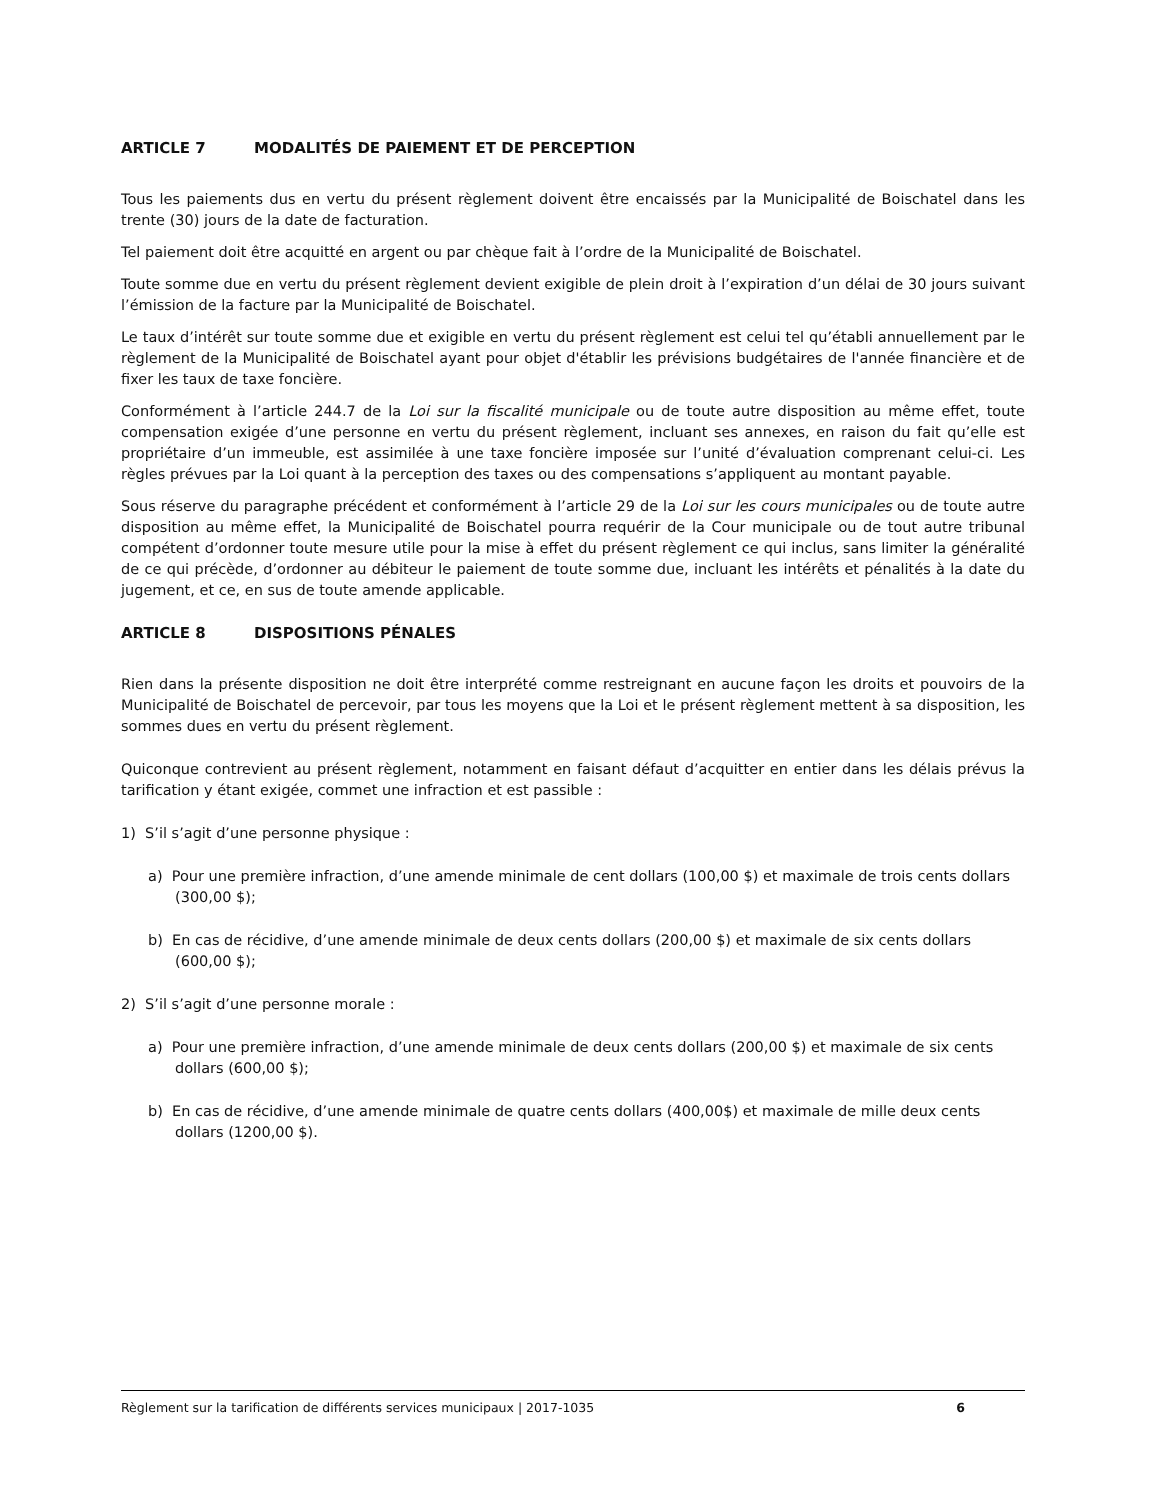ARTICLE 7 MODALITÉS DE PAIEMENT ET DE PERCEPTION
Tous les paiements dus en vertu du présent règlement doivent être encaissés par la Municipalité de Boischatel dans les trente (30) jours de la date de facturation.
Tel paiement doit être acquitté en argent ou par chèque fait à l’ordre de la Municipalité de Boischatel.
Toute somme due en vertu du présent règlement devient exigible de plein droit à l’expiration d’un délai de 30 jours suivant l’émission de la facture par la Municipalité de Boischatel.
Le taux d’intérêt sur toute somme due et exigible en vertu du présent règlement est celui tel qu’établi annuellement par le règlement de la Municipalité de Boischatel ayant pour objet d'établir les prévisions budgétaires de l'année financière et de fixer les taux de taxe foncière.
Conformément à l’article 244.7 de la Loi sur la fiscalité municipale ou de toute autre disposition au même effet, toute compensation exigée d’une personne en vertu du présent règlement, incluant ses annexes, en raison du fait qu’elle est propriétaire d’un immeuble, est assimilée à une taxe foncière imposée sur l’unité d’évaluation comprenant celui-ci. Les règles prévues par la Loi quant à la perception des taxes ou des compensations s’appliquent au montant payable.
Sous réserve du paragraphe précédent et conformément à l’article 29 de la Loi sur les cours municipales ou de toute autre disposition au même effet, la Municipalité de Boischatel pourra requérir de la Cour municipale ou de tout autre tribunal compétent d’ordonner toute mesure utile pour la mise à effet du présent règlement ce qui inclus, sans limiter la généralité de ce qui précède, d’ordonner au débiteur le paiement de toute somme due, incluant les intérêts et pénalités à la date du jugement, et ce, en sus de toute amende applicable.
ARTICLE 8 DISPOSITIONS PÉNALES
Rien dans la présente disposition ne doit être interprété comme restreignant en aucune façon les droits et pouvoirs de la Municipalité de Boischatel de percevoir, par tous les moyens que la Loi et le présent règlement mettent à sa disposition, les sommes dues en vertu du présent règlement.
Quiconque contrevient au présent règlement, notamment en faisant défaut d’acquitter en entier dans les délais prévus la tarification y étant exigée, commet une infraction et est passible :
1) S’il s’agit d’une personne physique :
a) Pour une première infraction, d’une amende minimale de cent dollars (100,00 $) et maximale de trois cents dollars (300,00 $);
b) En cas de récidive, d’une amende minimale de deux cents dollars (200,00 $) et maximale de six cents dollars (600,00 $);
2) S’il s’agit d’une personne morale :
a) Pour une première infraction, d’une amende minimale de deux cents dollars (200,00 $) et maximale de six cents dollars (600,00 $);
b) En cas de récidive, d’une amende minimale de quatre cents dollars (400,00$) et maximale de mille deux cents dollars (1200,00 $).
Règlement sur la tarification de différents services municipaux | 2017-1035 6